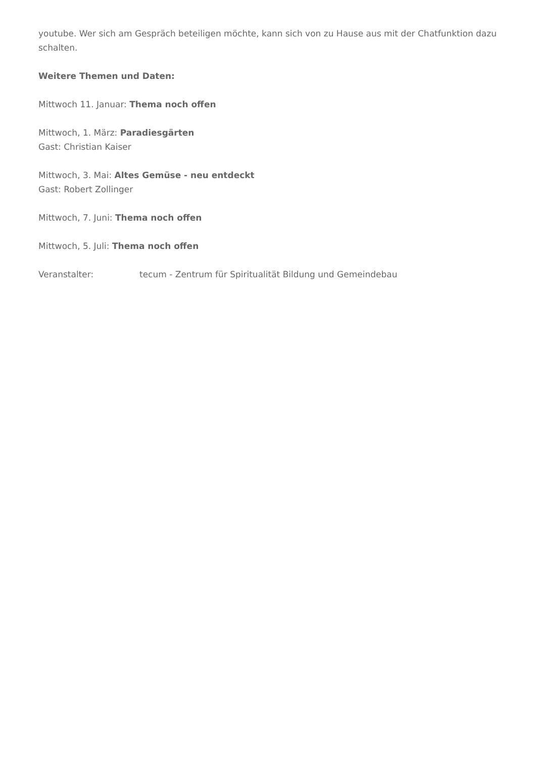youtube. Wer sich am Gespräch beteiligen möchte, kann sich von zu Hause aus mit der Chatfunktion dazu schalten.
Weitere Themen und Daten:
Mittwoch 11. Januar: Thema noch offen
Mittwoch, 1. März: Paradiesgärten
Gast: Christian Kaiser
Mittwoch, 3. Mai: Altes Gemüse - neu entdeckt
Gast: Robert Zollinger
Mittwoch, 7. Juni: Thema noch offen
Mittwoch, 5. Juli: Thema noch offen
Veranstalter: tecum - Zentrum für Spiritualität Bildung und Gemeindebau